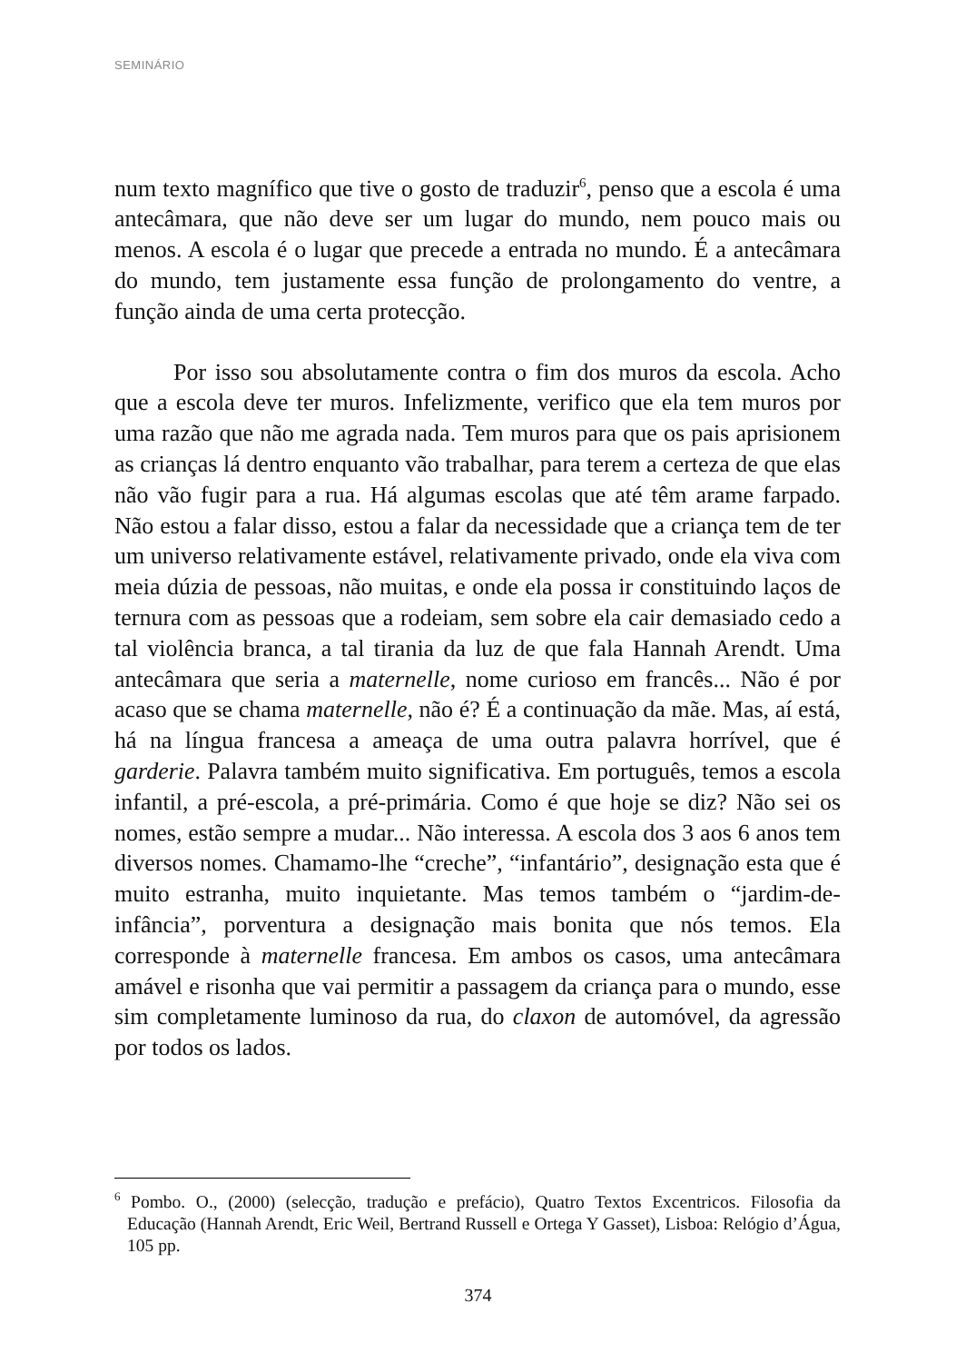SEMINÁRIO
num texto magnífico que tive o gosto de traduzir<sup>6</sup>, penso que a escola é uma antecâmara, que não deve ser um lugar do mundo, nem pouco mais ou menos. A escola é o lugar que precede a entrada no mundo. É a antecâmara do mundo, tem justamente essa função de prolongamento do ventre, a função ainda de uma certa protecção.
Por isso sou absolutamente contra o fim dos muros da escola. Acho que a escola deve ter muros. Infelizmente, verifico que ela tem muros por uma razão que não me agrada nada. Tem muros para que os pais aprisionem as crianças lá dentro enquanto vão trabalhar, para terem a certeza de que elas não vão fugir para a rua. Há algumas escolas que até têm arame farpado. Não estou a falar disso, estou a falar da necessidade que a criança tem de ter um universo relativamente estável, relativamente privado, onde ela viva com meia dúzia de pessoas, não muitas, e onde ela possa ir constituindo laços de ternura com as pessoas que a rodeiam, sem sobre ela cair demasiado cedo a tal violência branca, a tal tirania da luz de que fala Hannah Arendt. Uma antecâmara que seria a maternelle, nome curioso em francês... Não é por acaso que se chama maternelle, não é? É a continuação da mãe. Mas, aí está, há na língua francesa a ameaça de uma outra palavra horrível, que é garderie. Palavra também muito significativa. Em português, temos a escola infantil, a pré-escola, a pré-primária. Como é que hoje se diz? Não sei os nomes, estão sempre a mudar... Não interessa. A escola dos 3 aos 6 anos tem diversos nomes. Chamamo-lhe “creche”, “infantário”, designação esta que é muito estranha, muito inquietante. Mas temos também o “jardim-de-infância”, porventura a designação mais bonita que nós temos. Ela corresponde à maternelle francesa. Em ambos os casos, uma antecâmara amável e risonha que vai permitir a passagem da criança para o mundo, esse sim completamente luminoso da rua, do claxon de automóvel, da agressão por todos os lados.
<sup>6</sup> Pombo. O., (2000) (selecção, tradução e prefácio), Quatro Textos Excentricos. Filosofia da Educação (Hannah Arendt, Eric Weil, Bertrand Russell e Ortega Y Gasset), Lisboa: Relógio d’Água, 105 pp.
374